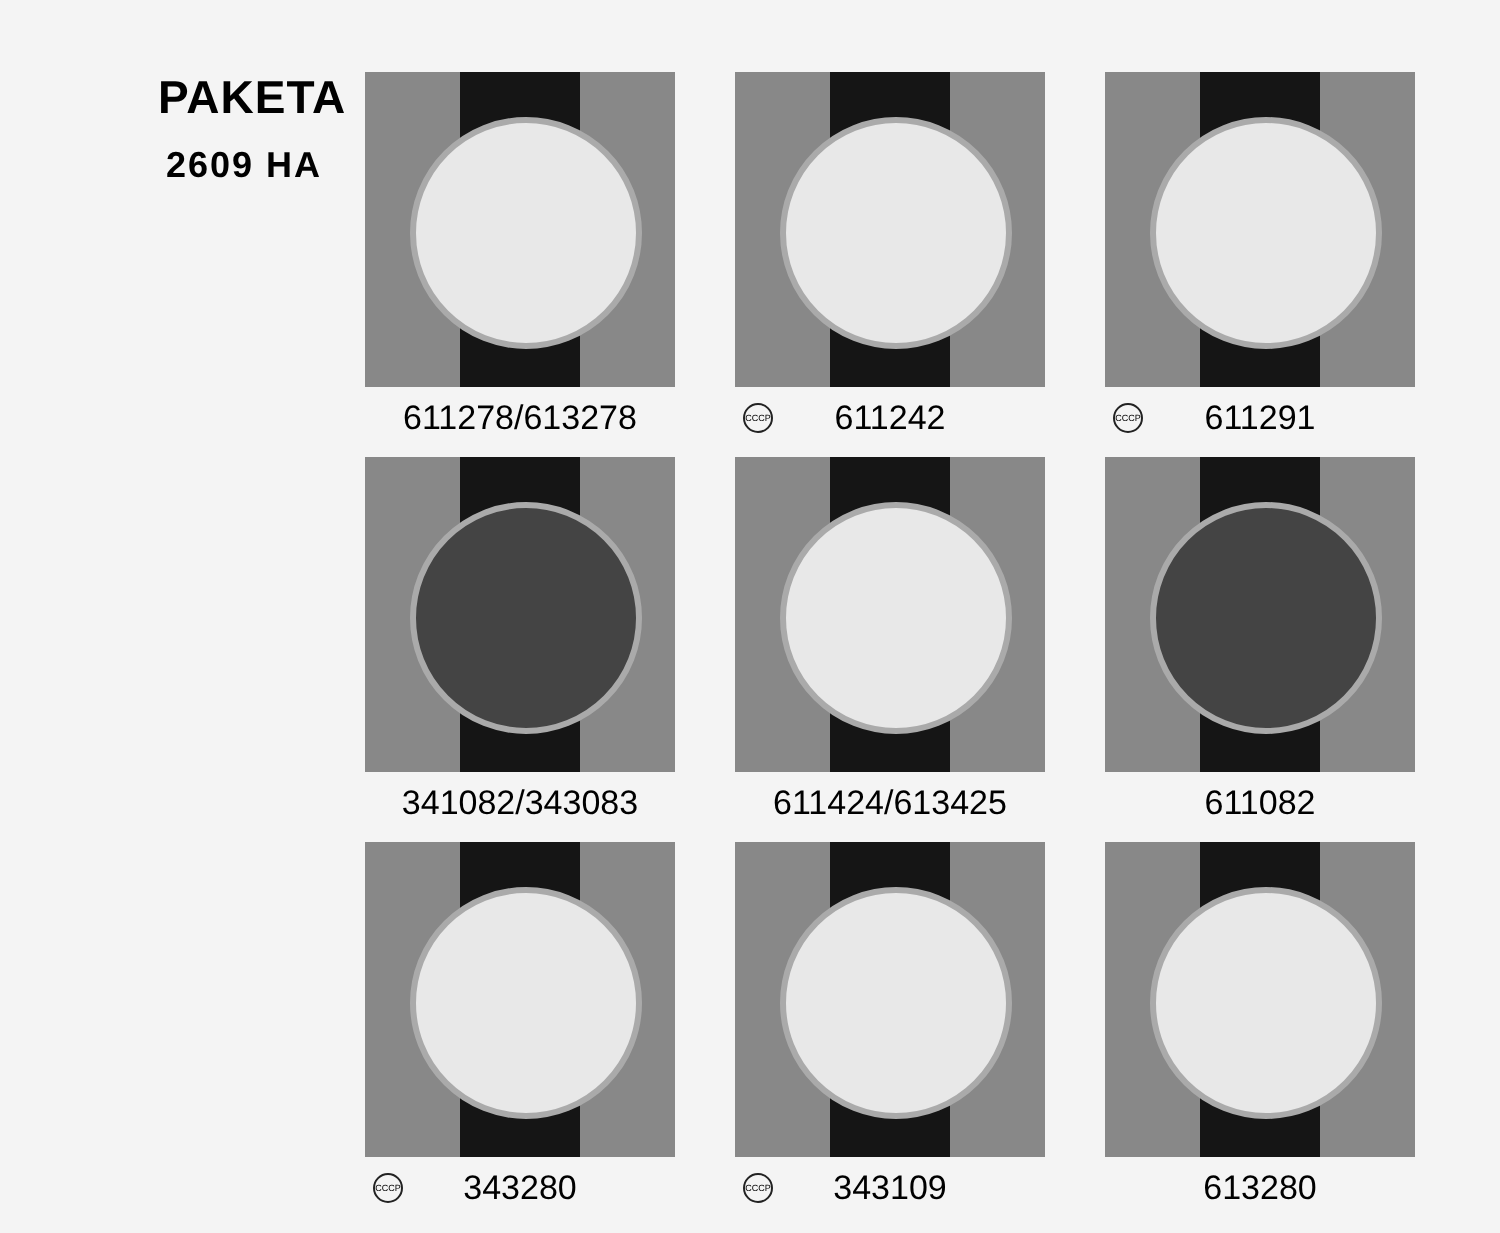PAKETA
2609 HA
611278/613278
СССР 611242
СССР 611291
341082/343083
611424/613425
611082
СССР 343280
СССР 343109
613280